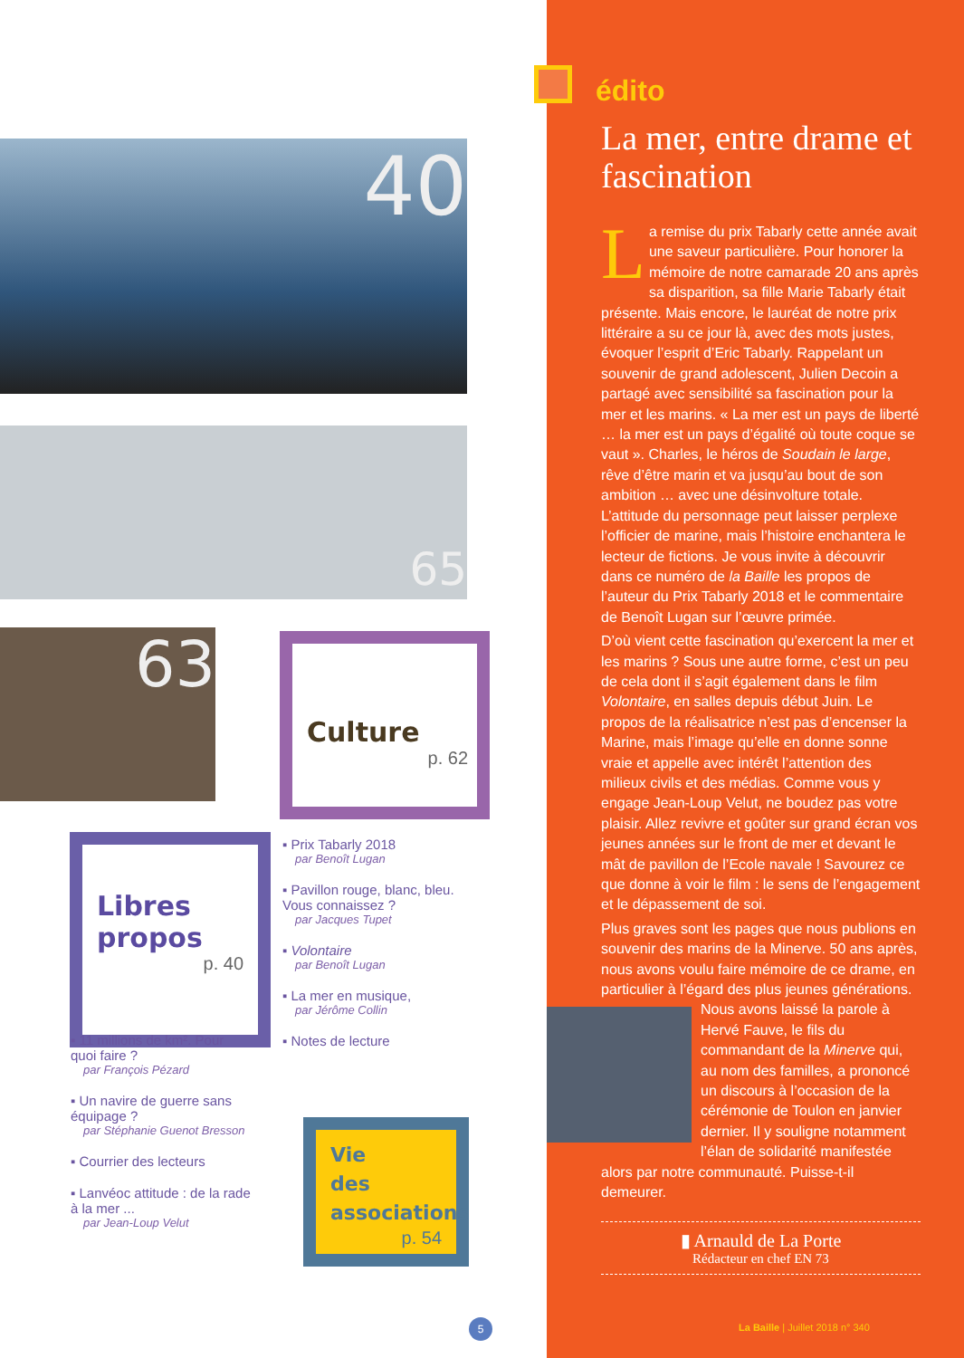40
65
63
Culture
p. 62
▪ Prix Tabarly 2018
par Benoît Lugan
▪ Pavillon rouge, blanc, bleu. Vous connaissez ?
par Jacques Tupet
▪ Volontaire
par Benoît Lugan
▪ La mer en musique,
par Jérôme Collin
▪ Notes de lecture
Libres
propos
p. 40
▪ 11 millions de km². Pour quoi faire ?
par François Pézard
▪ Un navire de guerre sans équipage ?
par Stéphanie Guenot Bresson
▪ Courrier des lecteurs
▪ Lanvéoc attitude : de la rade à la mer ...
par Jean-Loup Velut
Vie
des
associations
p. 54
5
édito
La mer, entre drame et fascination
La remise du prix Tabarly cette année avait une saveur particulière. Pour honorer la mémoire de notre camarade 20 ans après sa disparition, sa fille Marie Tabarly était présente. Mais encore, le lauréat de notre prix littéraire a su ce jour là, avec des mots justes, évoquer l’esprit d’Eric Tabarly. Rappelant un souvenir de grand adolescent, Julien Decoin a partagé avec sensibilité sa fascination pour la mer et les marins. « La mer est un pays de liberté … la mer est un pays d’égalité où toute coque se vaut ». Charles, le héros de Soudain le large, rêve d’être marin et va jusqu’au bout de son ambition … avec une désinvolture totale. L’attitude du personnage peut laisser perplexe l’officier de marine, mais l’histoire enchantera le lecteur de fictions. Je vous invite à découvrir dans ce numéro de la Baille les propos de l’auteur du Prix Tabarly 2018 et le commentaire de Benoît Lugan sur l’œuvre primée.
D’où vient cette fascination qu’exercent la mer et les marins ? Sous une autre forme, c’est un peu de cela dont il s’agit également dans le film Volontaire, en salles depuis début Juin. Le propos de la réalisatrice n’est pas d’encenser la Marine, mais l’image qu’elle en donne sonne vraie et appelle avec intérêt l’attention des milieux civils et des médias. Comme vous y engage Jean-Loup Velut, ne boudez pas votre plaisir. Allez revivre et goûter sur grand écran vos jeunes années sur le front de mer et devant le mât de pavillon de l’Ecole navale ! Savourez ce que donne à voir le film : le sens de l’engagement et le dépassement de soi.
Plus graves sont les pages que nous publions en souvenir des marins de la Minerve. 50 ans après, nous avons voulu faire mémoire de ce drame, en particulier à l’égard des plus jeunes générations. Nous avons laissé la parole à Hervé Fauve, le fils du commandant de la Minerve qui, au nom des familles, a prononcé un discours à l’occasion de la cérémonie de Toulon en janvier dernier. Il y souligne notamment l’élan de solidarité manifestée alors par notre communauté. Puisse-t-il demeurer.
▮ Arnauld de La Porte
Rédacteur en chef EN 73
La Baille | Juillet 2018 n° 340